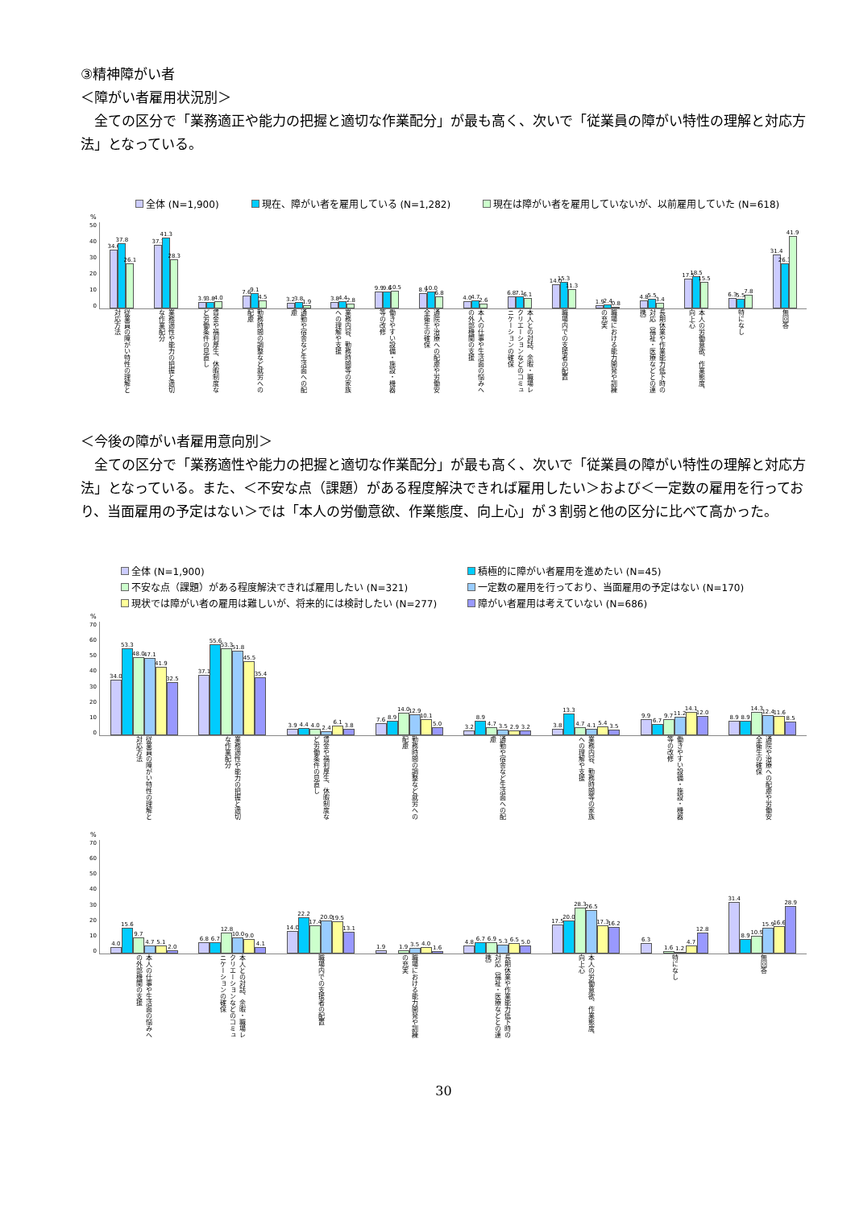③精神障がい者
＜障がい者雇用状況別＞
全ての区分で「業務適正や能力の把握と適切な作業配分」が最も高く、次いで「従業員の障がい特性の理解と対応方法」となっている。
全体 (N=1,900) 現在、障がい者を雇用している (N=1,282) 現在は障がい者を雇用していないが、以前雇用していた (N=618)
%
50
40
30
20
10
0
34.0
37.8
26.1
37.1
41.3
28.3
3.9
3.8
4.0
7.6
9.1
4.5
3.2
3.8
1.9
3.8
4.4
2.8
9.9
9.6
10.5
8.9
10.0
6.8
4.0
4.7
2.6
6.8
7.1
6.1
14.0
15.3
11.3
1.9
2.4
0.8
4.8
5.5
3.4
17.5
18.5
15.5
6.3
5.5
7.8
31.4
26.3
41.9
従業員の障がい特性の理解と対応方法
業務適性や能力の把握と適切な作業配分
賃金や福利厚生、休暇制度など労働条件の見直し
勤務時間の調整など就労への配慮
通勤や宿舎など生活面への配慮
業務内容、勤務時間等の家族への理解や支援
働きやすい設備・施設・機器等の改修
通院や治療への配慮や労働安全衛生の確保
本人の仕事や生活面の悩みへの外部機関の支援
本人との対話、余暇・職場レクリエーションなどのコミュニケーションの確保
職場内での支援者の配置
職場における能力開発や訓練の充実
長期休業や作業能力低下時の対応（福祉・医療などとの連携）
本人の労働意欲、作業態度、向上心
特になし
無回答
＜今後の障がい者雇用意向別＞
全ての区分で「業務適性や能力の把握と適切な作業配分」が最も高く、次いで「従業員の障がい特性の理解と対応方法」となっている。また、＜不安な点（課題）がある程度解決できれば雇用したい＞および＜一定数の雇用を行っており、当面雇用の予定はない＞では「本人の労働意欲、作業態度、向上心」が３割弱と他の区分に比べて高かった。
全体 (N=1,900) 積極的に障がい者雇用を進めたい (N=45) 不安な点（課題）がある程度解決できれば雇用したい (N=321) 一定数の雇用を行っており、当面雇用の予定はない (N=170) 現状では障がい者の雇用は難しいが、将来的には検討したい (N=277) 障がい者雇用は考えていない (N=686)
%
70
60
50
40
30
20
10
0
34.0
53.3
48.0
47.1
41.9
32.5
37.1
55.6
53.3
51.8
45.5
35.4
3.9
4.4
4.0
2.4
6.1
3.8
7.6
8.9
14.0
12.9
10.1
5.0
3.2
8.9
4.7
3.5
2.9
3.2
3.8
13.3
4.7
4.1
5.4
3.5
9.9
6.7
9.7
11.2
14.1
12.0
8.9
8.9
14.3
12.4
11.6
8.5
従業員の障がい特性の理解と対応方法
業務適性や能力の把握と適切な作業配分
賃金や福利厚生、休暇制度など労働条件の見直し
勤務時間の調整など就労への配慮
通勤や宿舎など生活面への配慮
業務内容、勤務時間等の家族への理解や支援
働きやすい設備・施設・機器等の改修
通院や治療への配慮や労働安全衛生の確保
%
70
60
50
40
30
20
10
0
4.0
15.6
9.7
4.7
5.1
2.0
6.8
6.7
12.8
10.0
9.0
4.1
14.0
22.2
17.4
20.0
19.5
13.1
1.9
1.9
3.5
4.0
1.6
4.8
6.7
6.9
5.3
6.5
5.0
17.5
20.0
28.3
26.5
17.3
16.2
6.3
1.6
1.2
4.7
12.8
31.4
8.9
10.9
15.9
16.6
28.9
本人の仕事や生活面の悩みへの外部機関の支援
本人との対話、余暇・職場レクリエーションなどのコミュニケーションの確保
職場内での支援者の配置
職場における能力開発や訓練の充実
長期休業や作業能力低下時の対応（福祉・医療などとの連携）
本人の労働意欲、作業態度、向上心
特になし
無回答
30